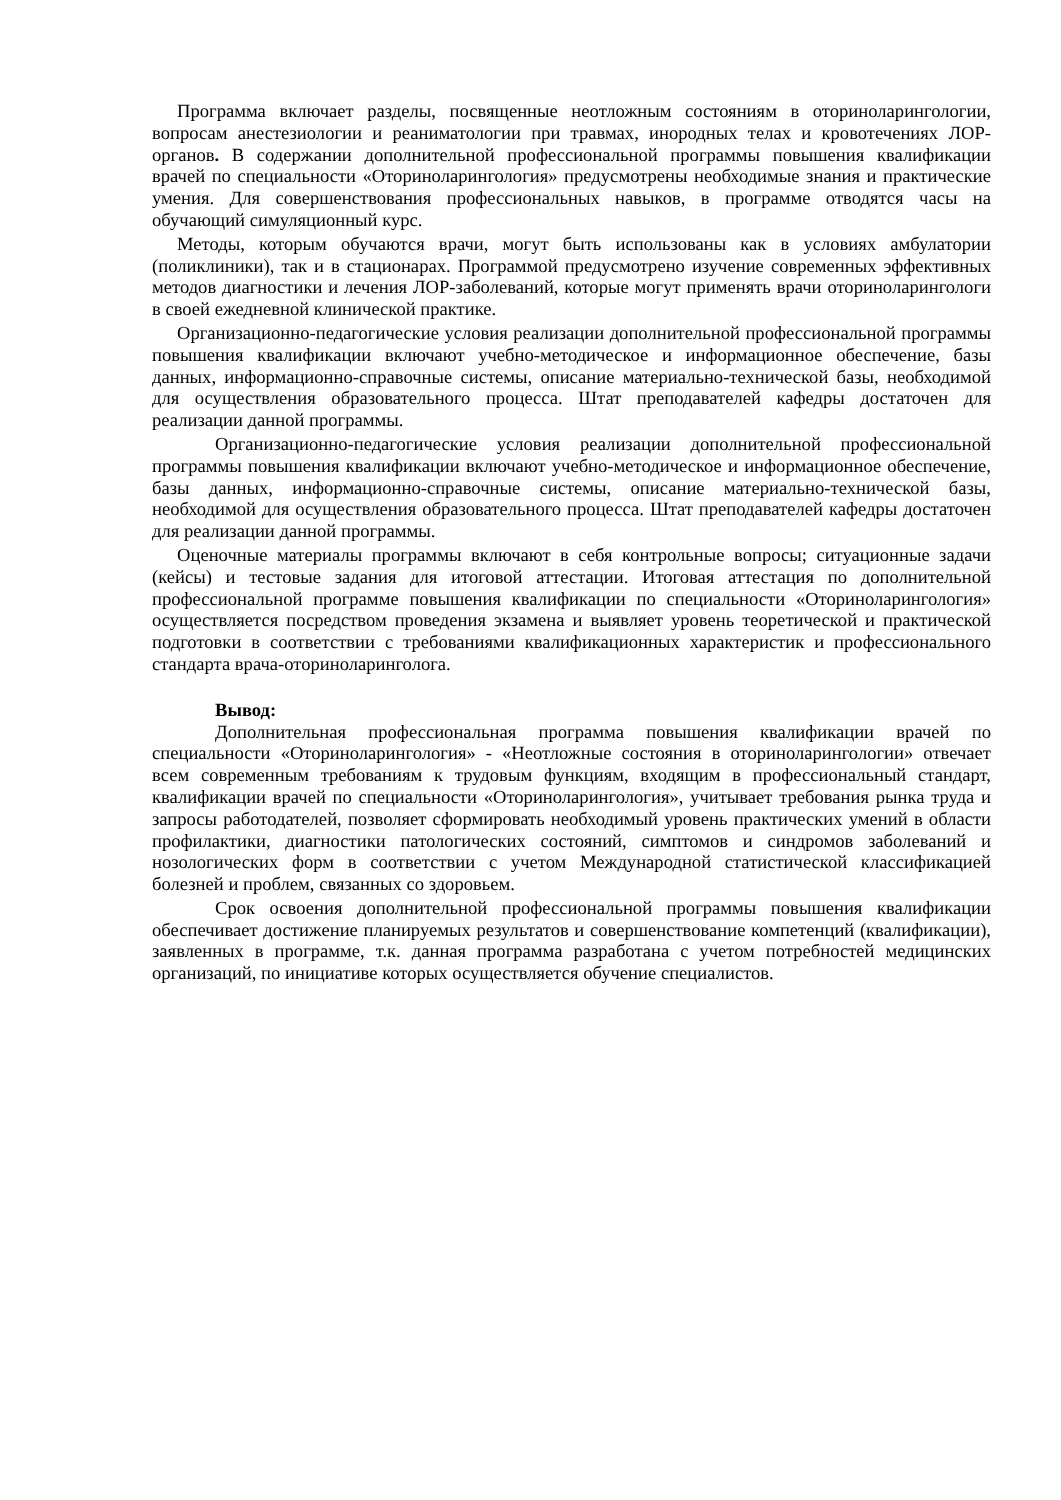Программа включает разделы, посвященные неотложным состояниям в оториноларингологии, вопросам анестезиологии и реаниматологии при травмах, инородных телах и кровотечениях ЛОР-органов. В содержании дополнительной профессиональной программы повышения квалификации врачей по специальности «Оториноларингология» предусмотрены необходимые знания и практические умения. Для совершенствования профессиональных навыков, в программе отводятся часы на обучающий симуляционный курс.
Методы, которым обучаются врачи, могут быть использованы как в условиях амбулатории (поликлиники), так и в стационарах. Программой предусмотрено изучение современных эффективных методов диагностики и лечения ЛОР-заболеваний, которые могут применять врачи оториноларингологи в своей ежедневной клинической практике.
Организационно-педагогические условия реализации дополнительной профессиональной программы повышения квалификации включают учебно-методическое и информационное обеспечение, базы данных, информационно-справочные системы, описание материально-технической базы, необходимой для осуществления образовательного процесса. Штат преподавателей кафедры достаточен для реализации данной программы.
Организационно-педагогические условия реализации дополнительной профессиональной программы повышения квалификации включают учебно-методическое и информационное обеспечение, базы данных, информационно-справочные системы, описание материально-технической базы, необходимой для осуществления образовательного процесса. Штат преподавателей кафедры достаточен для реализации данной программы.
Оценочные материалы программы включают в себя контрольные вопросы; ситуационные задачи (кейсы) и тестовые задания для итоговой аттестации. Итоговая аттестация по дополнительной профессиональной программе повышения квалификации по специальности «Оториноларингология» осуществляется посредством проведения экзамена и выявляет уровень теоретической и практической подготовки в соответствии с требованиями квалификационных характеристик и профессионального стандарта врача-оториноларинголога.
Вывод:
Дополнительная профессиональная программа повышения квалификации врачей по специальности «Оториноларингология» - «Неотложные состояния в оториноларингологии» отвечает всем современным требованиям к трудовым функциям, входящим в профессиональный стандарт, квалификации врачей по специальности «Оториноларингология», учитывает требования рынка труда и запросы работодателей, позволяет сформировать необходимый уровень практических умений в области профилактики, диагностики патологических состояний, симптомов и синдромов заболеваний и нозологических форм в соответствии с учетом Международной статистической классификацией болезней и проблем, связанных со здоровьем.
Срок освоения дополнительной профессиональной программы повышения квалификации обеспечивает достижение планируемых результатов и совершенствование компетенций (квалификации), заявленных в программе, т.к. данная программа разработана с учетом потребностей медицинских организаций, по инициативе которых осуществляется обучение специалистов.